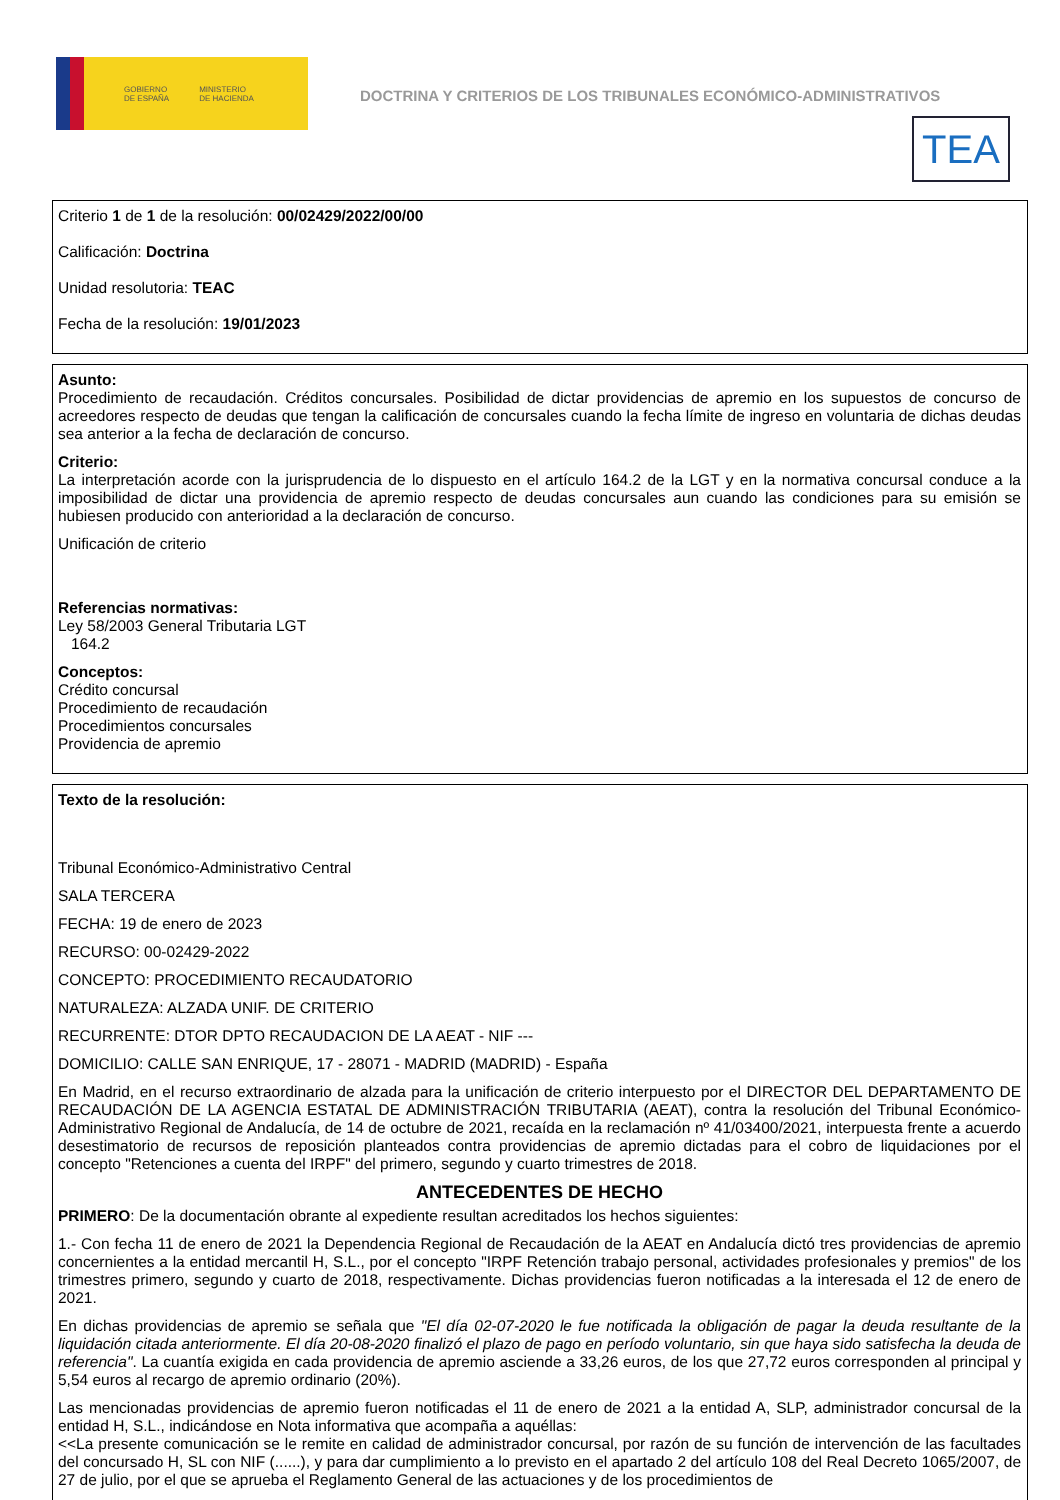GOBIERNO
DE ESPAÑA MINISTERIO
DE HACIENDA
DOCTRINA Y CRITERIOS DE LOS TRIBUNALES ECONÓMICO-ADMINISTRATIVOS
TEA
Criterio 1 de 1 de la resolución: 00/02429/2022/00/00
Calificación: Doctrina
Unidad resolutoria: TEAC
Fecha de la resolución: 19/01/2023
Asunto:
Procedimiento de recaudación. Créditos concursales. Posibilidad de dictar providencias de apremio en los supuestos de concurso de acreedores respecto de deudas que tengan la calificación de concursales cuando la fecha límite de ingreso en voluntaria de dichas deudas sea anterior a la fecha de declaración de concurso.
Criterio:
La interpretación acorde con la jurisprudencia de lo dispuesto en el artículo 164.2 de la LGT y en la normativa concursal conduce a la imposibilidad de dictar una providencia de apremio respecto de deudas concursales aun cuando las condiciones para su emisión se hubiesen producido con anterioridad a la declaración de concurso.
Unificación de criterio
Referencias normativas:
Ley 58/2003 General Tributaria LGT
164.2
Conceptos:
Crédito concursal
Procedimiento de recaudación
Procedimientos concursales
Providencia de apremio
Texto de la resolución:
Tribunal Económico-Administrativo Central
SALA TERCERA
FECHA: 19 de enero de 2023
RECURSO: 00-02429-2022
CONCEPTO: PROCEDIMIENTO RECAUDATORIO
NATURALEZA: ALZADA UNIF. DE CRITERIO
RECURRENTE: DTOR DPTO RECAUDACION DE LA AEAT - NIF ---
DOMICILIO: CALLE SAN ENRIQUE, 17 - 28071 - MADRID (MADRID) - España
En Madrid, en el recurso extraordinario de alzada para la unificación de criterio interpuesto por el DIRECTOR DEL DEPARTAMENTO DE RECAUDACIÓN DE LA AGENCIA ESTATAL DE ADMINISTRACIÓN TRIBUTARIA (AEAT), contra la resolución del Tribunal Económico-Administrativo Regional de Andalucía, de 14 de octubre de 2021, recaída en la reclamación nº 41/03400/2021, interpuesta frente a acuerdo desestimatorio de recursos de reposición planteados contra providencias de apremio dictadas para el cobro de liquidaciones por el concepto "Retenciones a cuenta del IRPF" del primero, segundo y cuarto trimestres de 2018.
ANTECEDENTES DE HECHO
PRIMERO: De la documentación obrante al expediente resultan acreditados los hechos siguientes:
1.- Con fecha 11 de enero de 2021 la Dependencia Regional de Recaudación de la AEAT en Andalucía dictó tres providencias de apremio concernientes a la entidad mercantil H, S.L., por el concepto "IRPF Retención trabajo personal, actividades profesionales y premios" de los trimestres primero, segundo y cuarto de 2018, respectivamente. Dichas providencias fueron notificadas a la interesada el 12 de enero de 2021.
En dichas providencias de apremio se señala que "El día 02-07-2020 le fue notificada la obligación de pagar la deuda resultante de la liquidación citada anteriormente. El día 20-08-2020 finalizó el plazo de pago en período voluntario, sin que haya sido satisfecha la deuda de referencia". La cuantía exigida en cada providencia de apremio asciende a 33,26 euros, de los que 27,72 euros corresponden al principal y 5,54 euros al recargo de apremio ordinario (20%).
Las mencionadas providencias de apremio fueron notificadas el 11 de enero de 2021 a la entidad A, SLP, administrador concursal de la entidad H, S.L., indicándose en Nota informativa que acompaña a aquéllas:
<<La presente comunicación se le remite en calidad de administrador concursal, por razón de su función de intervención de las facultades del concursado H, SL con NIF (......), y para dar cumplimiento a lo previsto en el apartado 2 del artículo 108 del Real Decreto 1065/2007, de 27 de julio, por el que se aprueba el Reglamento General de las actuaciones y de los procedimientos de